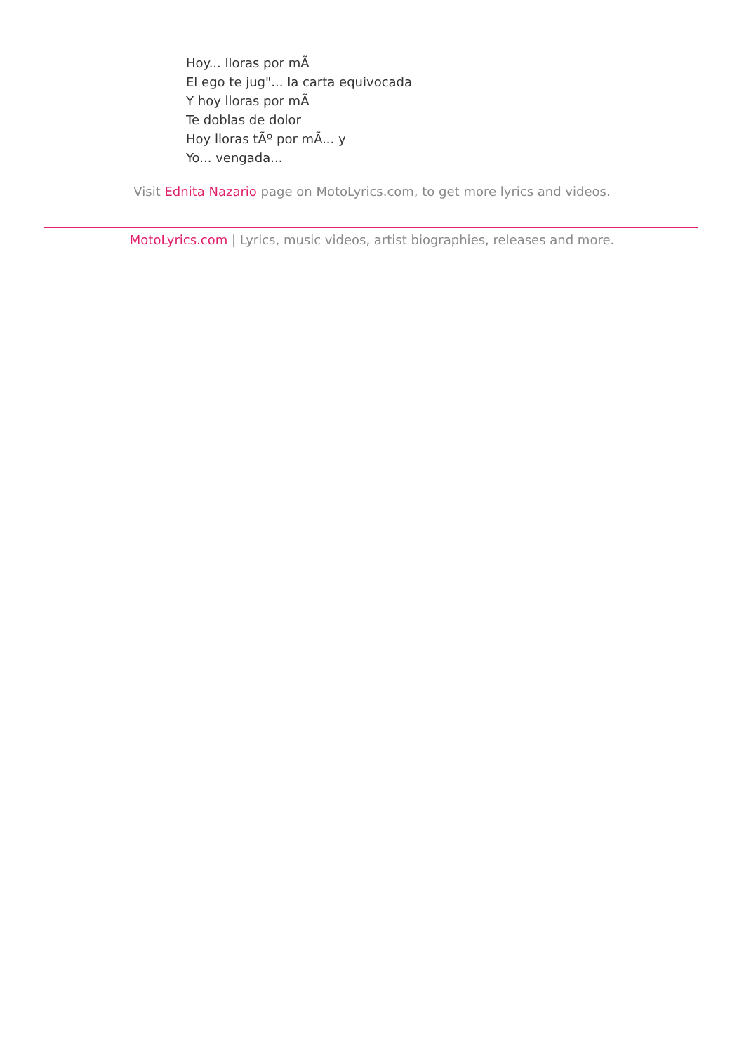Hoy... lloras por mÃ
El ego te jug"... la carta equivocada
Y hoy lloras por mÃ
Te doblas de dolor
Hoy lloras tÃº por mÃ... y
Yo... vengada...
Visit Ednita Nazario page on MotoLyrics.com, to get more lyrics and videos.
MotoLyrics.com | Lyrics, music videos, artist biographies, releases and more.